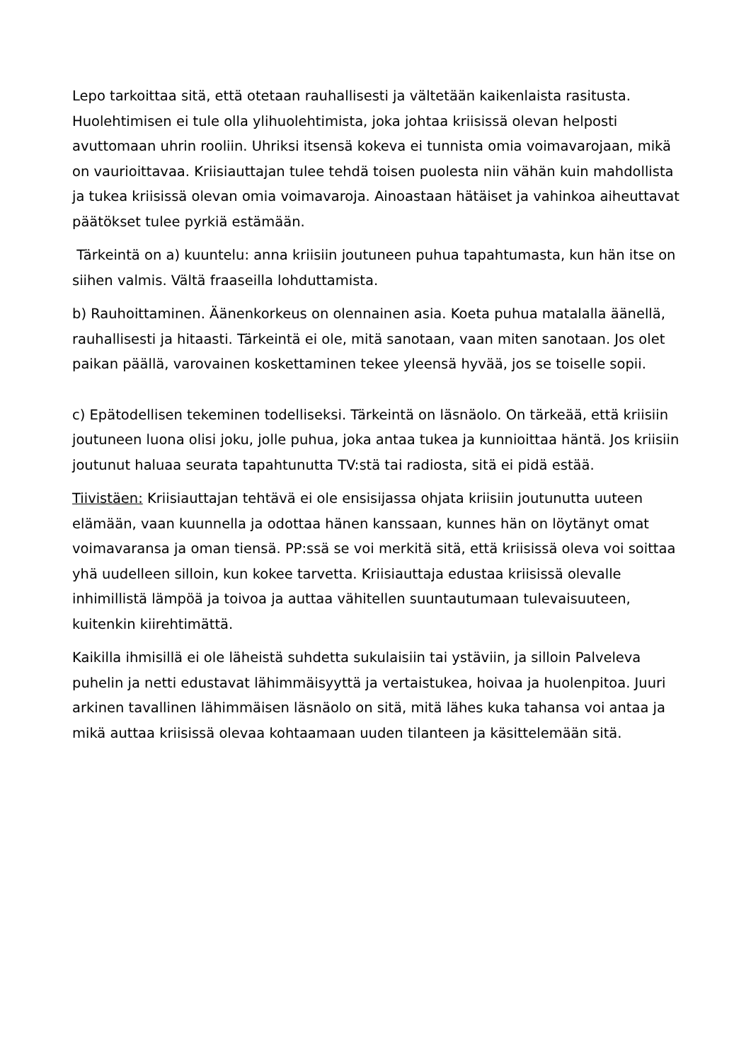Lepo tarkoittaa sitä, että otetaan rauhallisesti ja vältetään kaikenlaista rasitusta. Huolehtimisen ei tule olla ylihuolehtimista, joka johtaa kriisissä olevan helposti avuttomaan uhrin rooliin. Uhriksi itsensä kokeva ei tunnista omia voimavarojaan, mikä on vaurioittavaa. Kriisiauttajan tulee tehdä toisen puolesta niin vähän kuin mahdollista ja tukea kriisissä olevan omia voimavaroja. Ainoastaan hätäiset ja vahinkoa aiheuttavat päätökset tulee pyrkiä estämään.
Tärkeintä on a) kuuntelu: anna kriisiin joutuneen puhua tapahtumasta, kun hän itse on siihen valmis. Vältä fraaseilla lohduttamista.
b) Rauhoittaminen. Äänenkorkeus on olennainen asia. Koeta puhua matalalla äänellä, rauhallisesti ja hitaasti. Tärkeintä ei ole, mitä sanotaan, vaan miten sanotaan. Jos olet paikan päällä, varovainen koskettaminen tekee yleensä hyvää, jos se toiselle sopii.
c) Epätodellisen tekeminen todelliseksi. Tärkeintä on läsnäolo. On tärkeää, että kriisiin joutuneen luona olisi joku, jolle puhua, joka antaa tukea ja kunnioittaa häntä. Jos kriisiin joutunut haluaa seurata tapahtunutta TV:stä tai radiosta, sitä ei pidä estää.
Tiivistäen: Kriisiauttajan tehtävä ei ole ensisijassa ohjata kriisiin joutunutta uuteen elämään, vaan kuunnella ja odottaa hänen kanssaan, kunnes hän on löytänyt omat voimavaransa ja oman tiensä. PP:ssä se voi merkitä sitä, että kriisissä oleva voi soittaa yhä uudelleen silloin, kun kokee tarvetta. Kriisiauttaja edustaa kriisissä olevalle inhimillistä lämpöä ja toivoa ja auttaa vähitellen suuntautumaan tulevaisuuteen, kuitenkin kiirehtimättä.
Kaikilla ihmisillä ei ole läheistä suhdetta sukulaisiin tai ystäviin, ja silloin Palveleva puhelin ja netti edustavat lähimmäisyyttä ja vertaistukea, hoivaa ja huolenpitoa. Juuri arkinen tavallinen lähimmäisen läsnäolo on sitä, mitä lähes kuka tahansa voi antaa ja mikä auttaa kriisissä olevaa kohtaamaan uuden tilanteen ja käsittelemään sitä.